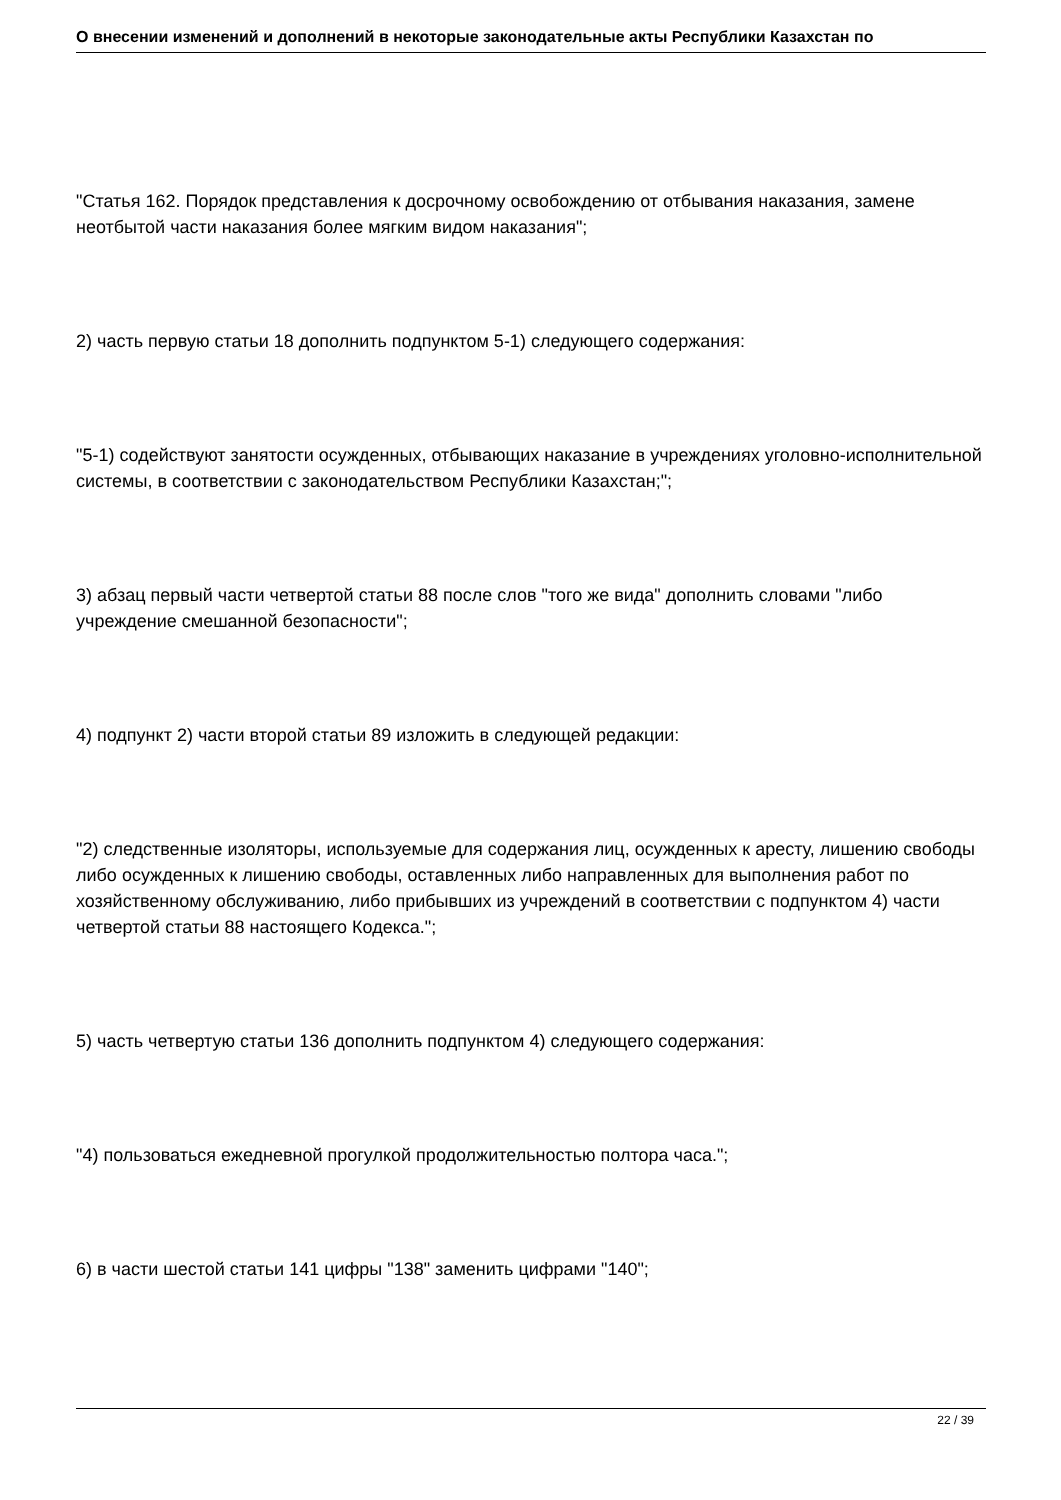О внесении изменений и дополнений в некоторые законодательные акты Республики Казахстан по
"Статья 162. Порядок представления к досрочному освобождению от отбывания наказания, замене неотбытой части наказания более мягким видом наказания";
2) часть первую статьи 18 дополнить подпунктом 5-1) следующего содержания:
"5-1) содействуют занятости осужденных, отбывающих наказание в учреждениях уголовно-исполнительной системы, в соответствии с законодательством Республики Казахстан;";
3) абзац первый части четвертой статьи 88 после слов "того же вида" дополнить словами "либо учреждение смешанной безопасности";
4) подпункт 2) части второй статьи 89 изложить в следующей редакции:
"2) следственные изоляторы, используемые для содержания лиц, осужденных к аресту, лишению свободы либо осужденных к лишению свободы, оставленных либо направленных для выполнения работ по хозяйственному обслуживанию, либо прибывших из учреждений в соответствии с подпунктом 4) части четвертой статьи 88 настоящего Кодекса.";
5) часть четвертую статьи 136 дополнить подпунктом 4) следующего содержания:
"4) пользоваться ежедневной прогулкой продолжительностью полтора часа.";
6) в части шестой статьи 141 цифры "138" заменить цифрами "140";
22 / 39